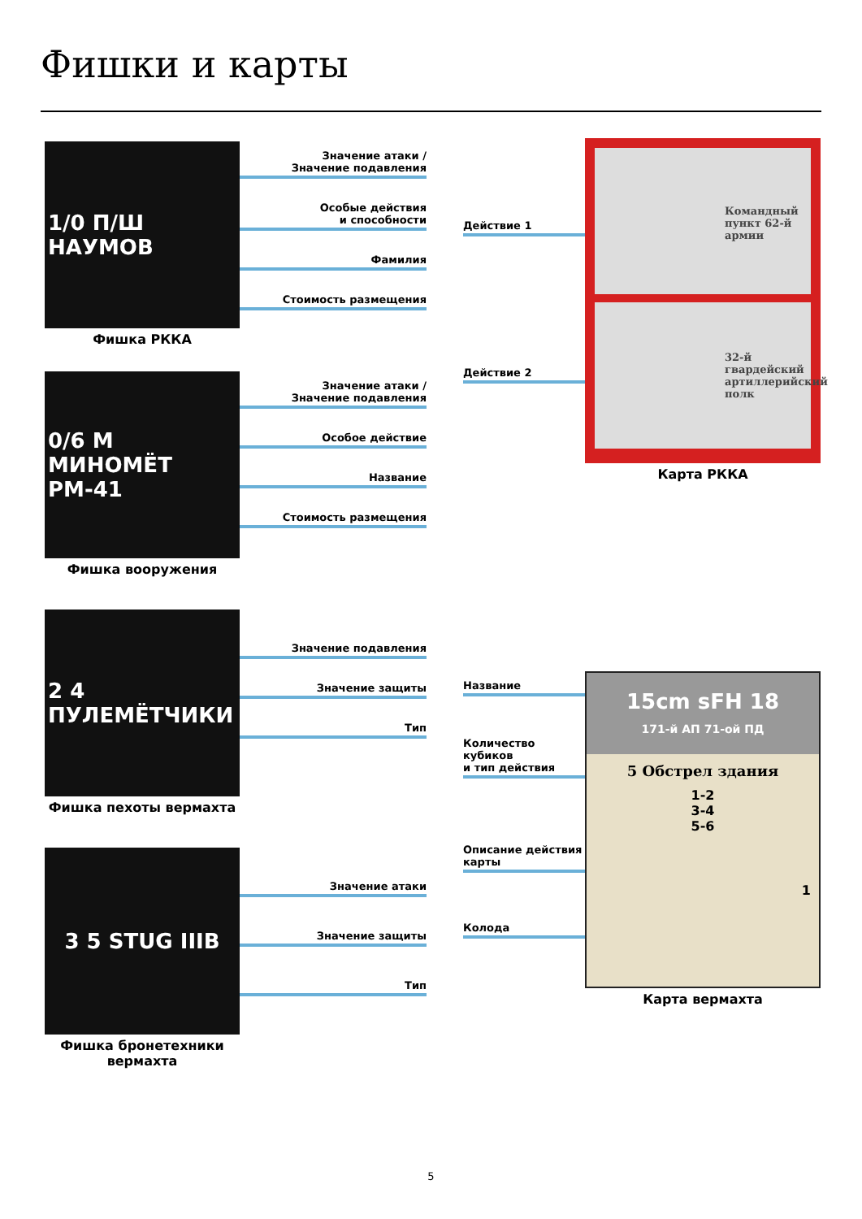Фишки и карты
1/0 П/Ш НАУМОВ
Фишка РККА
Значение атаки /
Значение подавления
Особые действия
и способности
Фамилия
Стоимость размещения
0/6 М МИНОМЁТ РМ-41
Фишка вооружения
Значение атаки /
Значение подавления
Особое действие
Название
Стоимость размещения
2 4 ПУЛЕМЁТЧИКИ
Фишка пехоты вермахта
Значение подавления
Значение защиты
Тип
3 5 STUG IIIB
Фишка бронетехники
вермахта
Значение атаки
Значение защиты
Тип
Действие 1
Действие 2
Командный пункт 62-й армии
32-й гвардейский артиллерийский полк
Карта РККА
Название
Количество
кубиков
и тип действия
Описание действия
карты
Колода
15cm sFH 18
171-й АП 71-ой ПД
5 Обстрел здания
1-2
3-4
5-6
1
Карта вермахта
5